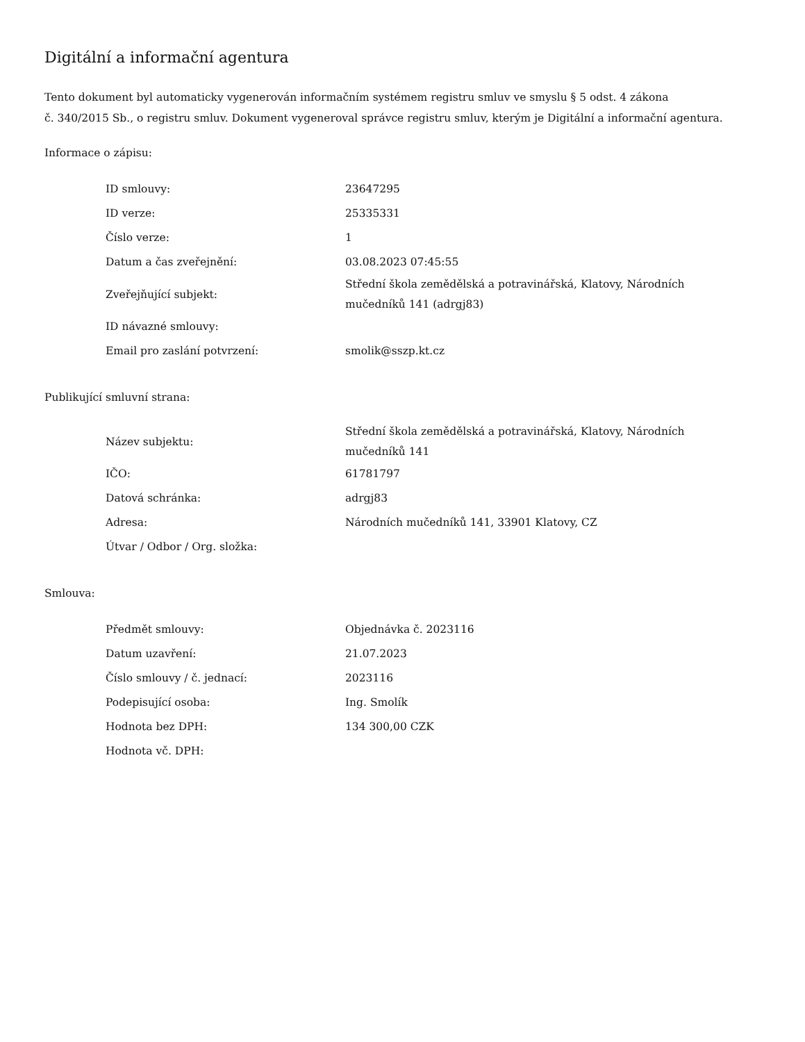Digitální a informační agentura
Tento dokument byl automaticky vygenerován informačním systémem registru smluv ve smyslu § 5 odst. 4 zákona
č. 340/2015 Sb., o registru smluv. Dokument vygeneroval správce registru smluv, kterým je Digitální a informační agentura.
Informace o zápisu:
| ID smlouvy: | 23647295 |
| ID verze: | 25335331 |
| Číslo verze: | 1 |
| Datum a čas zveřejnění: | 03.08.2023 07:45:55 |
| Zveřejňující subjekt: | Střední škola zemědělská a potravinářská, Klatovy, Národních mučedníků 141 (adrgj83) |
| ID návazné smlouvy: | |
| Email pro zaslání potvrzení: | smolik@sszp.kt.cz |
Publikující smluvní strana:
| Název subjektu: | Střední škola zemědělská a potravinářská, Klatovy, Národních mučedníků 141 |
| IČO: | 61781797 |
| Datová schránka: | adrgj83 |
| Adresa: | Národních mučedníků 141, 33901 Klatovy, CZ |
| Útvar / Odbor / Org. složka: | |
Smlouva:
| Předmět smlouvy: | Objednávka č. 2023116 |
| Datum uzavření: | 21.07.2023 |
| Číslo smlouvy / č. jednací: | 2023116 |
| Podepisující osoba: | Ing. Smolík |
| Hodnota bez DPH: | 134 300,00 CZK |
| Hodnota vč. DPH: | |